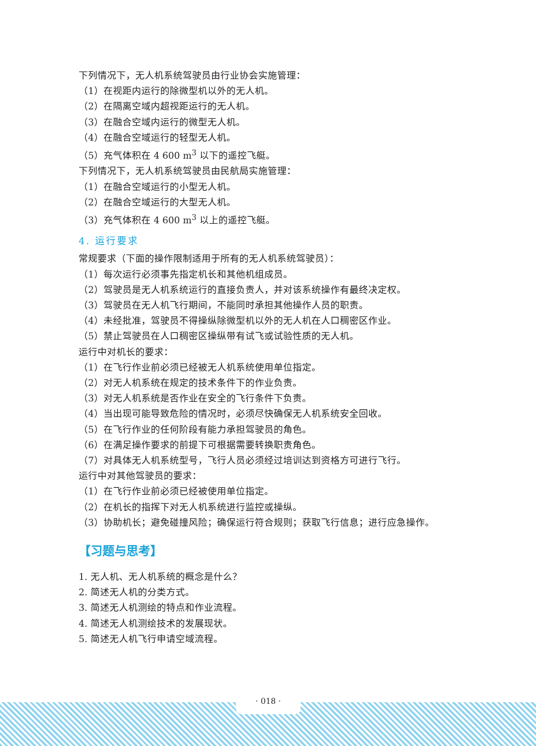下列情况下，无人机系统驾驶员由行业协会实施管理：
（1）在视距内运行的除微型机以外的无人机。
（2）在隔离空域内超视距运行的无人机。
（3）在融合空域内运行的微型无人机。
（4）在融合空域运行的轻型无人机。
（5）充气体积在 4 600 m<sup>3</sup> 以下的遥控飞艇。
下列情况下，无人机系统驾驶员由民航局实施管理：
（1）在融合空域运行的小型无人机。
（2）在融合空域运行的大型无人机。
（3）充气体积在 4 600 m<sup>3</sup> 以上的遥控飞艇。
4. 运行要求
常规要求（下面的操作限制适用于所有的无人机系统驾驶员）：
（1）每次运行必须事先指定机长和其他机组成员。
（2）驾驶员是无人机系统运行的直接负责人，并对该系统操作有最终决定权。
（3）驾驶员在无人机飞行期间，不能同时承担其他操作人员的职责。
（4）未经批准，驾驶员不得操纵除微型机以外的无人机在人口稠密区作业。
（5）禁止驾驶员在人口稠密区操纵带有试飞或试验性质的无人机。
运行中对机长的要求：
（1）在飞行作业前必须已经被无人机系统使用单位指定。
（2）对无人机系统在规定的技术条件下的作业负责。
（3）对无人机系统是否作业在安全的飞行条件下负责。
（4）当出现可能导致危险的情况时，必须尽快确保无人机系统安全回收。
（5）在飞行作业的任何阶段有能力承担驾驶员的角色。
（6）在满足操作要求的前提下可根据需要转换职责角色。
（7）对具体无人机系统型号，飞行人员必须经过培训达到资格方可进行飞行。
运行中对其他驾驶员的要求：
（1）在飞行作业前必须已经被使用单位指定。
（2）在机长的指挥下对无人机系统进行监控或操纵。
（3）协助机长；避免碰撞风险；确保运行符合规则；获取飞行信息；进行应急操作。
【习题与思考】
1. 无人机、无人机系统的概念是什么？
2. 简述无人机的分类方式。
3. 简述无人机测绘的特点和作业流程。
4. 简述无人机测绘技术的发展现状。
5. 简述无人机飞行申请空域流程。
· 018 ·